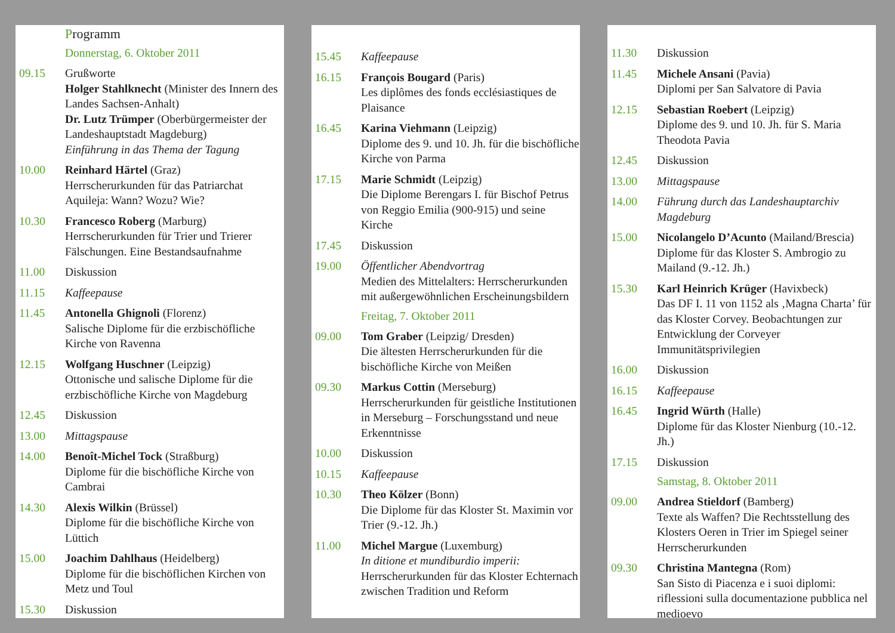Programm
Donnerstag, 6. Oktober 2011
09.15 Grußworte
Holger Stahlknecht (Minister des Innern des Landes Sachsen-Anhalt)
Dr. Lutz Trümper (Oberbürgermeister der Landeshauptstadt Magdeburg)
Einführung in das Thema der Tagung
10.00 Reinhard Härtel (Graz)
Herrscherurkunden für das Patriarchat Aquileja: Wann? Wozu? Wie?
10.30 Francesco Roberg (Marburg)
Herrscherurkunden für Trier und Trierer Fälschungen. Eine Bestandsaufnahme
11.00 Diskussion
11.15 Kaffeepause
11.45 Antonella Ghignoli (Florenz)
Salische Diplome für die erzbischöfliche Kirche von Ravenna
12.15 Wolfgang Huschner (Leipzig)
Ottonische und salische Diplome für die erzbischöfliche Kirche von Magdeburg
12.45 Diskussion
13.00 Mittagspause
14.00 Benoît-Michel Tock (Straßburg)
Diplome für die bischöfliche Kirche von Cambrai
14.30 Alexis Wilkin (Brüssel)
Diplome für die bischöfliche Kirche von Lüttich
15.00 Joachim Dahlhaus (Heidelberg)
Diplome für die bischöflichen Kirchen von Metz und Toul
15.30 Diskussion
15.45 Kaffeepause
16.15 François Bougard (Paris)
Les diplômes des fonds ecclésiastiques de Plaisance
16.45 Karina Viehmann (Leipzig)
Diplome des 9. und 10. Jh. für die bischöfliche Kirche von Parma
17.15 Marie Schmidt (Leipzig)
Die Diplome Berengars I. für Bischof Petrus von Reggio Emilia (900-915) und seine Kirche
17.45 Diskussion
19.00 Öffentlicher Abendvortrag
Medien des Mittelalters: Herrscherurkunden mit außergewöhnlichen Erscheinungsbildern
Freitag, 7. Oktober 2011
09.00 Tom Graber (Leipzig/ Dresden)
Die ältesten Herrscherurkunden für die bischöfliche Kirche von Meißen
09.30 Markus Cottin (Merseburg)
Herrscherurkunden für geistliche Institutionen in Merseburg – Forschungsstand und neue Erkenntnisse
10.00 Diskussion
10.15 Kaffeepause
10.30 Theo Kölzer (Bonn)
Die Diplome für das Kloster St. Maximin vor Trier (9.-12. Jh.)
11.00 Michel Margue (Luxemburg)
In ditione et mundiburdio imperii: Herrscherurkunden für das Kloster Echternach zwischen Tradition und Reform
11.30 Diskussion
11.45 Michele Ansani (Pavia)
Diplomi per San Salvatore di Pavia
12.15 Sebastian Roebert (Leipzig)
Diplome des 9. und 10. Jh. für S. Maria Theodota Pavia
12.45 Diskussion
13.00 Mittagspause
14.00 Führung durch das Landeshauptarchiv Magdeburg
15.00 Nicolangelo D’Acunto (Mailand/Brescia)
Diplome für das Kloster S. Ambrogio zu Mailand (9.-12. Jh.)
15.30 Karl Heinrich Krüger (Havixbeck)
Das DF I. 11 von 1152 als ‚Magna Charta’ für das Kloster Corvey. Beobachtungen zur Entwicklung der Corveyer Immunitätsprivilegien
16.00 Diskussion
16.15 Kaffeepause
16.45 Ingrid Würth (Halle)
Diplome für das Kloster Nienburg (10.-12. Jh.)
17.15 Diskussion
Samstag, 8. Oktober 2011
09.00 Andrea Stieldorf (Bamberg)
Texte als Waffen? Die Rechtsstellung des Klosters Oeren in Trier im Spiegel seiner Herrscherurkunden
09.30 Christina Mantegna (Rom)
San Sisto di Piacenza e i suoi diplomi: riflessioni sulla documentazione pubblica nel medioevo